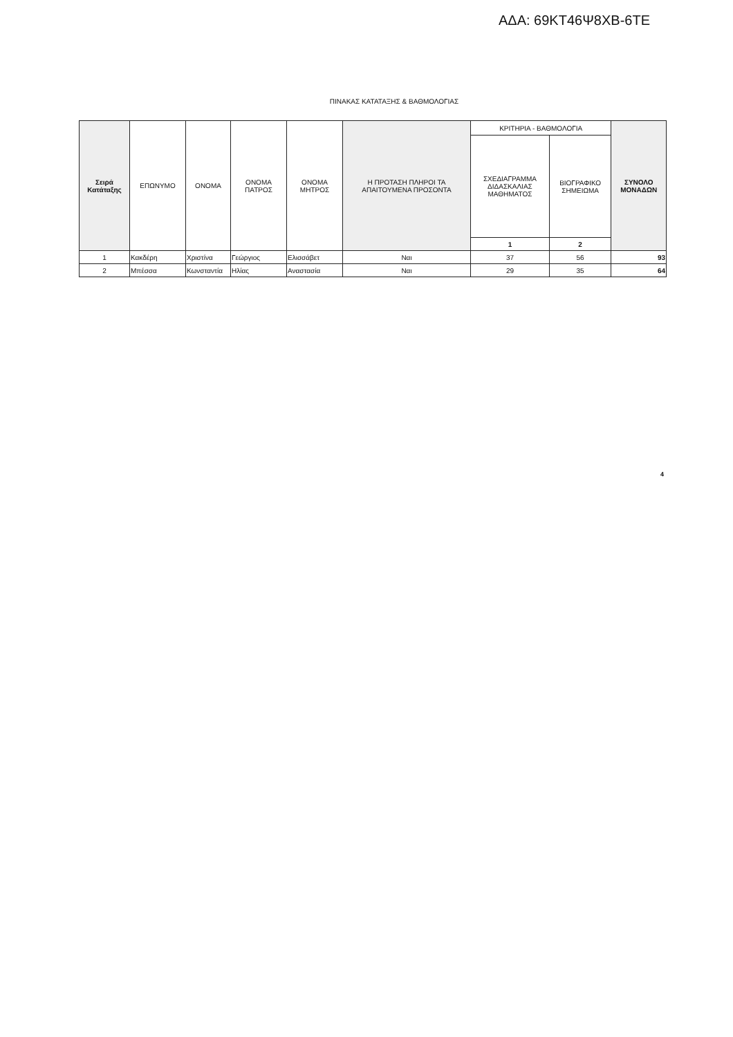ΑΔΑ: 69ΚΤ46Ψ8ΧΒ-6ΤΕ
ΠΙΝΑΚΑΣ ΚΑΤΑΤΑΞΗΣ & ΒΑΘΜΟΛΟΓΙΑΣ
| Σειρά Κατάταξης | ΕΠΩΝΥΜΟ | ΟΝΟΜΑ | ΟΝΟΜΑ ΠΑΤΡΟΣ | ΟΝΟΜΑ ΜΗΤΡΟΣ | Η ΠΡΟΤΑΣΗ ΠΛΗΡΟΙ ΤΑ ΑΠΑΙΤΟΥΜΕΝΑ ΠΡΟΣΟΝΤΑ | ΚΡΙΤΗΡΙΑ - ΒΑΘΜΟΛΟΓΙΑ | | ΣΥΝΟΛΟ ΜΟΝΑΔΩΝ |
| --- | --- | --- | --- | --- | --- | --- | --- | --- |
| | | | | | | ΣΧΕΔΙΑΓΡΑΜΜΑ ΔΙΔΑΣΚΑΛΙΑΣ ΜΑΘΗΜΑΤΟΣ | ΒΙΟΓΡΑΦΙΚΟ ΣΗΜΕΙΩΜΑ | |
| | | | | | | 1 | 2 | |
| 1 | Κακδέρη | Χριστίνα | Γεώργιος | Ελισσάβετ | Ναι | 37 | 56 | 93 |
| 2 | Μπέσσα | Κωνσταντία | Ηλίας | Αναστασία | Ναι | 29 | 35 | 64 |
4